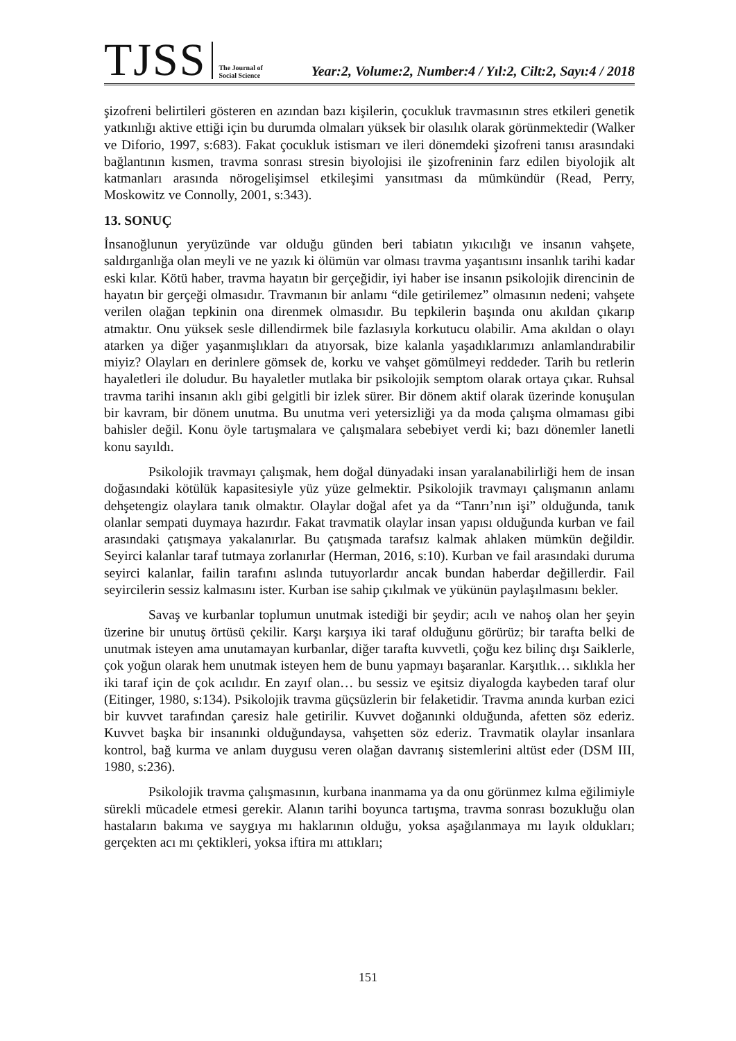TJSS
The Journal of Social Science
Year:2, Volume:2, Number:4 / Yıl:2, Cilt:2, Sayı:4 / 2018
şizofreni belirtileri gösteren en azından bazı kişilerin, çocukluk travmasının stres etkileri genetik yatkınlığı aktive ettiği için bu durumda olmaları yüksek bir olasılık olarak görünmektedir (Walker ve Diforio, 1997, s:683). Fakat çocukluk istismarı ve ileri dönemdeki şizofreni tanısı arasındaki bağlantının kısmen, travma sonrası stresin biyolojisi ile şizofreninin farz edilen biyolojik alt katmanları arasında nörogelişimsel etkileşimi yansıtması da mümkündür (Read, Perry, Moskowitz ve Connolly, 2001, s:343).
13. SONUÇ
İnsanoğlunun yeryüzünde var olduğu günden beri tabiatın yıkıcılığı ve insanın vahşete, saldırganlığa olan meyli ve ne yazık ki ölümün var olması travma yaşantısını insanlık tarihi kadar eski kılar. Kötü haber, travma hayatın bir gerçeğidir, iyi haber ise insanın psikolojik direncinin de hayatın bir gerçeği olmasıdır. Travmanın bir anlamı “dile getirilemez” olmasının nedeni; vahşete verilen olağan tepkinin ona direnmek olmasıdır. Bu tepkilerin başında onu akıldan çıkarıp atmaktır. Onu yüksek sesle dillendirmek bile fazlasıyla korkutucu olabilir. Ama akıldan o olayı atarken ya diğer yaşanmışlıkları da atıyorsak, bize kalanla yaşadıklarımızı anlamlandırabilir miyiz? Olayları en derinlere gömsek de, korku ve vahşet gömülmeyi reddeder. Tarih bu retlerin hayaletleri ile doludur. Bu hayaletler mutlaka bir psikolojik semptom olarak ortaya çıkar. Ruhsal travma tarihi insanın aklı gibi gelgitli bir izlek sürer. Bir dönem aktif olarak üzerinde konuşulan bir kavram, bir dönem unutma. Bu unutma veri yetersizliği ya da moda çalışma olmaması gibi bahisler değil. Konu öyle tartışmalara ve çalışmalara sebebiyet verdi ki; bazı dönemler lanetli konu sayıldı.
Psikolojik travmayı çalışmak, hem doğal dünyadaki insan yaralanabilirliği hem de insan doğasındaki kötülük kapasitesiyle yüz yüze gelmektir. Psikolojik travmayı çalışmanın anlamı dehşetengiz olaylara tanık olmaktır. Olaylar doğal afet ya da “Tanrı’nın işi” olduğunda, tanık olanlar sempati duymaya hazırdır. Fakat travmatik olaylar insan yapısı olduğunda kurban ve fail arasındaki çatışmaya yakalanırlar. Bu çatışmada tarafsız kalmak ahlaken mümkün değildir. Seyirci kalanlar taraf tutmaya zorlanırlar (Herman, 2016, s:10). Kurban ve fail arasındaki duruma seyirci kalanlar, failin tarafını aslında tutuyorlardır ancak bundan haberdar değillerdir. Fail seyircilerin sessiz kalmasını ister. Kurban ise sahip çıkılmak ve yükünün paylaşılmasını bekler.
Savaş ve kurbanlar toplumun unutmak istediği bir şeydir; acılı ve nahoş olan her şeyin üzerine bir unutuş örtüsü çekilir. Karşı karşıya iki taraf olduğunu görürüz; bir tarafta belki de unutmak isteyen ama unutamayan kurbanlar, diğer tarafta kuvvetli, çoğu kez bilinç dışı Saiklerle, çok yoğun olarak hem unutmak isteyen hem de bunu yapmayı başaranlar. Karşıtlık… sıklıkla her iki taraf için de çok acılıdır. En zayıf olan… bu sessiz ve eşitsiz diyalogda kaybeden taraf olur (Eitinger, 1980, s:134). Psikolojik travma güçsüzlerin bir felaketidir. Travma anında kurban ezici bir kuvvet tarafından çaresiz hale getirilir. Kuvvet doğanınki olduğunda, afetten söz ederiz. Kuvvet başka bir insanınki olduğundaysa, vahşetten söz ederiz. Travmatik olaylar insanlara kontrol, bağ kurma ve anlam duygusu veren olağan davranış sistemlerini altüst eder (DSM III, 1980, s:236).
Psikolojik travma çalışmasının, kurbana inanmama ya da onu görünmez kılma eğilimiyle sürekli mücadele etmesi gerekir. Alanın tarihi boyunca tartışma, travma sonrası bozukluğu olan hastaların bakıma ve saygıya mı haklarının olduğu, yoksa aşağılanmaya mı layık oldukları; gerçekten acı mı çektikleri, yoksa iftira mı attıkları;
151